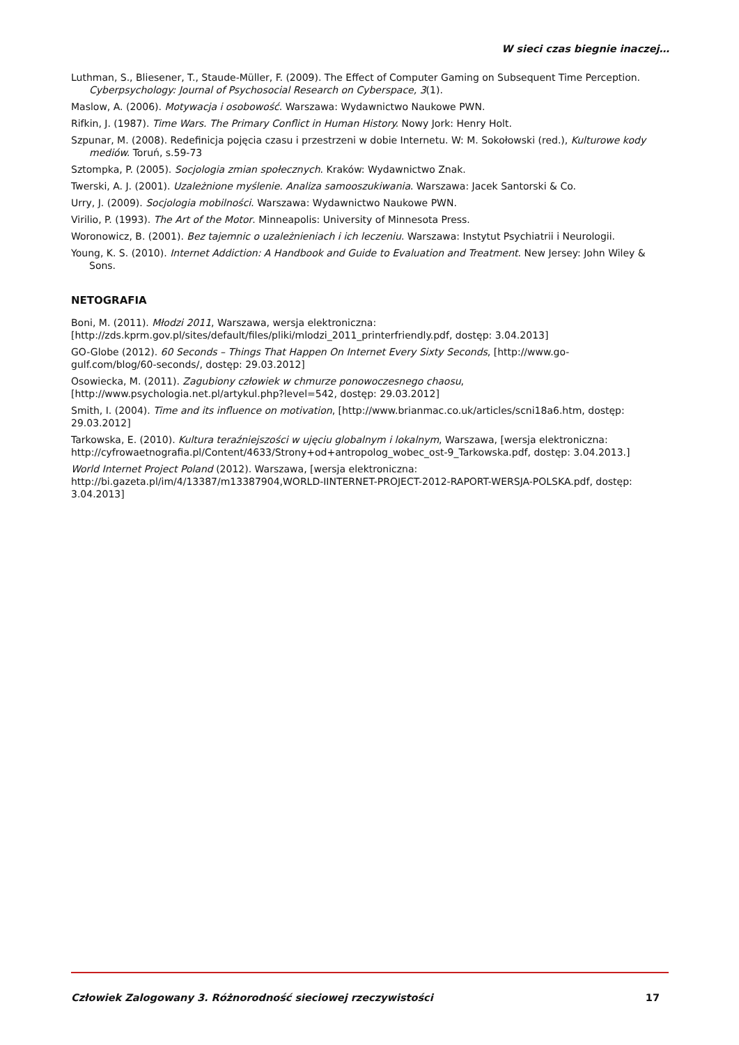W sieci czas biegnie inaczej…
Luthman, S., Bliesener, T., Staude-Müller, F. (2009). The Effect of Computer Gaming on Subsequent Time Perception. Cyberpsychology: Journal of Psychosocial Research on Cyberspace, 3(1).
Maslow, A. (2006). Motywacja i osobowość. Warszawa: Wydawnictwo Naukowe PWN.
Rifkin, J. (1987). Time Wars. The Primary Conflict in Human History. Nowy Jork: Henry Holt.
Szpunar, M. (2008). Redefinicja pojęcia czasu i przestrzeni w dobie Internetu. W: M. Sokołowski (red.), Kulturowe kody mediów. Toruń, s.59-73
Sztompka, P. (2005). Socjologia zmian społecznych. Kraków: Wydawnictwo Znak.
Twerski, A. J. (2001). Uzależnione myślenie. Analiza samooszukiwania. Warszawa: Jacek Santorski & Co.
Urry, J. (2009). Socjologia mobilności. Warszawa: Wydawnictwo Naukowe PWN.
Virilio, P. (1993). The Art of the Motor. Minneapolis: University of Minnesota Press.
Woronowicz, B. (2001). Bez tajemnic o uzależnieniach i ich leczeniu. Warszawa: Instytut Psychiatrii i Neurologii.
Young, K. S. (2010). Internet Addiction: A Handbook and Guide to Evaluation and Treatment. New Jersey: John Wiley & Sons.
NETOGRAFIA
Boni, M. (2011). Młodzi 2011, Warszawa, wersja elektroniczna:
[http://zds.kprm.gov.pl/sites/default/files/pliki/mlodzi_2011_printerfriendly.pdf, dostęp: 3.04.2013]
GO-Globe (2012). 60 Seconds – Things That Happen On Internet Every Sixty Seconds, [http://www.go-
gulf.com/blog/60-seconds/, dostęp: 29.03.2012]
Osowiecka, M. (2011). Zagubiony człowiek w chmurze ponowoczesnego chaosu,
[http://www.psychologia.net.pl/artykul.php?level=542, dostęp: 29.03.2012]
Smith, I. (2004). Time and its influence on motivation, [http://www.brianmac.co.uk/articles/scni18a6.htm, dostęp: 29.03.2012]
Tarkowska, E. (2010). Kultura teraźniejszości w ujęciu globalnym i lokalnym, Warszawa, [wersja elektroniczna: http://cyfrowaetnografia.pl/Content/4633/Strony+od+antropolog_wobec_ost-9_Tarkowska.pdf, dostęp: 3.04.2013.]
World Internet Project Poland (2012). Warszawa, [wersja elektroniczna:
http://bi.gazeta.pl/im/4/13387/m13387904,WORLD-IINTERNET-PROJECT-2012-RAPORT-WERSJA-POLSKA.pdf, dostęp: 3.04.2013]
Człowiek Zalogowany 3. Różnorodność sieciowej rzeczywistości 17